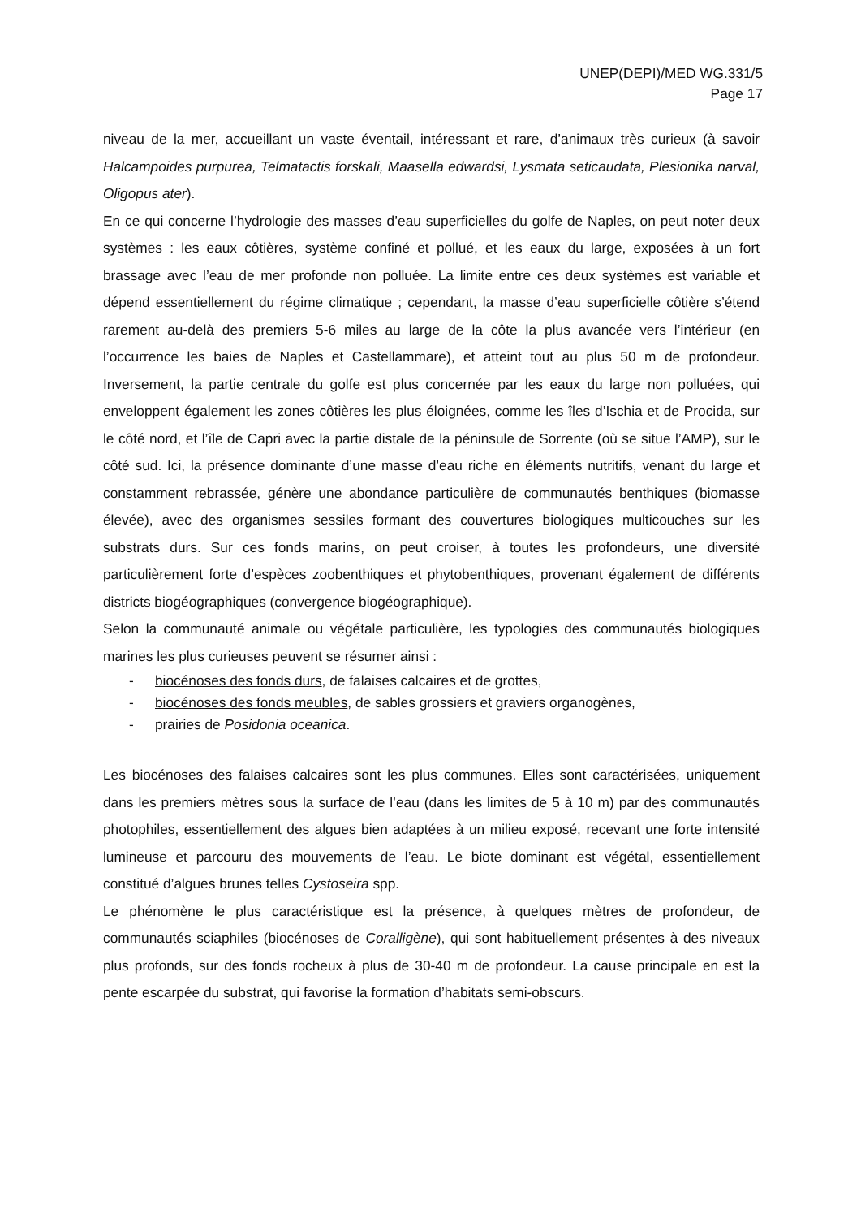UNEP(DEPI)/MED WG.331/5
Page 17
niveau de la mer, accueillant un vaste éventail, intéressant et rare, d’animaux très curieux (à savoir Halcampoides purpurea, Telmatactis forskali, Maasella edwardsi, Lysmata seticaudata, Plesionika narval, Oligopus ater).
En ce qui concerne l’hydrologie des masses d’eau superficielles du golfe de Naples, on peut noter deux systèmes : les eaux côtières, système confiné et pollué, et les eaux du large, exposées à un fort brassage avec l’eau de mer profonde non polluée. La limite entre ces deux systèmes est variable et dépend essentiellement du régime climatique ; cependant, la masse d’eau superficielle côtière s’étend rarement au-delà des premiers 5-6 miles au large de la côte la plus avancée vers l’intérieur (en l’occurrence les baies de Naples et Castellammare), et atteint tout au plus 50 m de profondeur. Inversement, la partie centrale du golfe est plus concernée par les eaux du large non polluées, qui enveloppent également les zones côtières les plus éloignées, comme les îles d’Ischia et de Procida, sur le côté nord, et l’île de Capri avec la partie distale de la péninsule de Sorrente (où se situe l’AMP), sur le côté sud. Ici, la présence dominante d’une masse d’eau riche en éléments nutritifs, venant du large et constamment rebrassée, génère une abondance particulière de communautés benthiques (biomasse élevée), avec des organismes sessiles formant des couvertures biologiques multicouches sur les substrats durs. Sur ces fonds marins, on peut croiser, à toutes les profondeurs, une diversité particulièrement forte d’espèces zoobenthiques et phytobenthiques, provenant également de différents districts biogéographiques (convergence biogéographique).
Selon la communauté animale ou végétale particulière, les typologies des communautés biologiques marines les plus curieuses peuvent se résumer ainsi :
- biocénoses des fonds durs, de falaises calcaires et de grottes,
- biocénoses des fonds meubles, de sables grossiers et graviers organogènes,
- prairies de Posidonia oceanica.
Les biocénoses des falaises calcaires sont les plus communes. Elles sont caractérisées, uniquement dans les premiers mètres sous la surface de l’eau (dans les limites de 5 à 10 m) par des communautés photophiles, essentiellement des algues bien adaptées à un milieu exposé, recevant une forte intensité lumineuse et parcouru des mouvements de l’eau. Le biote dominant est végétal, essentiellement constitué d’algues brunes telles Cystoseira spp.
Le phénomène le plus caractéristique est la présence, à quelques mètres de profondeur, de communautés sciaphiles (biocénoses de Coralligène), qui sont habituellement présentes à des niveaux plus profonds, sur des fonds rocheux à plus de 30-40 m de profondeur. La cause principale en est la pente escarpée du substrat, qui favorise la formation d’habitats semi-obscurs.